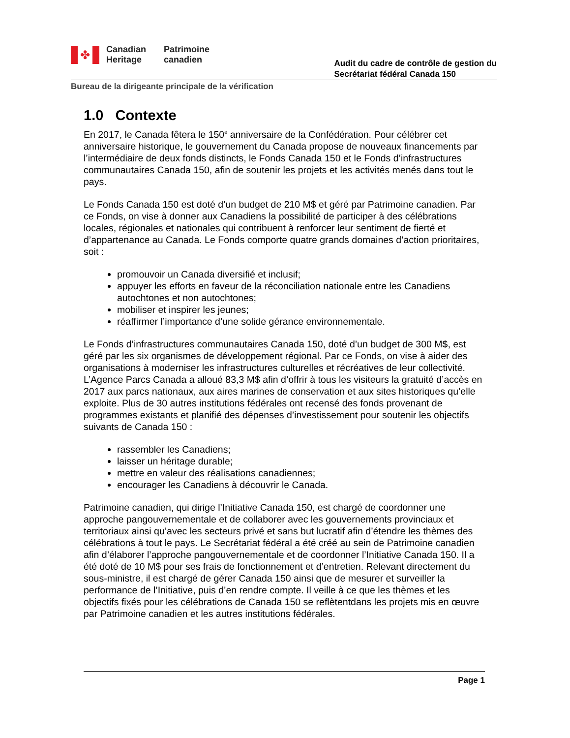✤
Canadian
Heritage
Patrimoine
canadien
Audit du cadre de contrôle de gestion du
Secrétariat fédéral Canada 150
Bureau de la dirigeante principale de la vérification
1.0 Contexte
En 2017, le Canada fêtera le 150<sup>e</sup> anniversaire de la Confédération. Pour célébrer cet anniversaire historique, le gouvernement du Canada propose de nouveaux financements par l’intermédiaire de deux fonds distincts, le Fonds Canada 150 et le Fonds d’infrastructures communautaires Canada 150, afin de soutenir les projets et les activités menés dans tout le pays.
Le Fonds Canada 150 est doté d’un budget de 210 M$ et géré par Patrimoine canadien. Par ce Fonds, on vise à donner aux Canadiens la possibilité de participer à des célébrations locales, régionales et nationales qui contribuent à renforcer leur sentiment de fierté et d’appartenance au Canada. Le Fonds comporte quatre grands domaines d’action prioritaires, soit :
promouvoir un Canada diversifié et inclusif;
appuyer les efforts en faveur de la réconciliation nationale entre les Canadiens autochtones et non autochtones;
mobiliser et inspirer les jeunes;
réaffirmer l’importance d’une solide gérance environnementale.
Le Fonds d’infrastructures communautaires Canada 150, doté d’un budget de 300 M$, est géré par les six organismes de développement régional. Par ce Fonds, on vise à aider des organisations à moderniser les infrastructures culturelles et récréatives de leur collectivité. L’Agence Parcs Canada a alloué 83,3 M$ afin d’offrir à tous les visiteurs la gratuité d’accès en 2017 aux parcs nationaux, aux aires marines de conservation et aux sites historiques qu’elle exploite. Plus de 30 autres institutions fédérales ont recensé des fonds provenant de programmes existants et planifié des dépenses d’investissement pour soutenir les objectifs suivants de Canada 150 :
rassembler les Canadiens;
laisser un héritage durable;
mettre en valeur des réalisations canadiennes;
encourager les Canadiens à découvrir le Canada.
Patrimoine canadien, qui dirige l’Initiative Canada 150, est chargé de coordonner une approche pangouvernementale et de collaborer avec les gouvernements provinciaux et territoriaux ainsi qu’avec les secteurs privé et sans but lucratif afin d’étendre les thèmes des célébrations à tout le pays. Le Secrétariat fédéral a été créé au sein de Patrimoine canadien afin d’élaborer l’approche pangouvernementale et de coordonner l’Initiative Canada 150. Il a été doté de 10 M$ pour ses frais de fonctionnement et d’entretien. Relevant directement du sous-ministre, il est chargé de gérer Canada 150 ainsi que de mesurer et surveiller la performance de l’Initiative, puis d’en rendre compte. Il veille à ce que les thèmes et les objectifs fixés pour les célébrations de Canada 150 se reflètentdans les projets mis en œuvre par Patrimoine canadien et les autres institutions fédérales.
Page 1